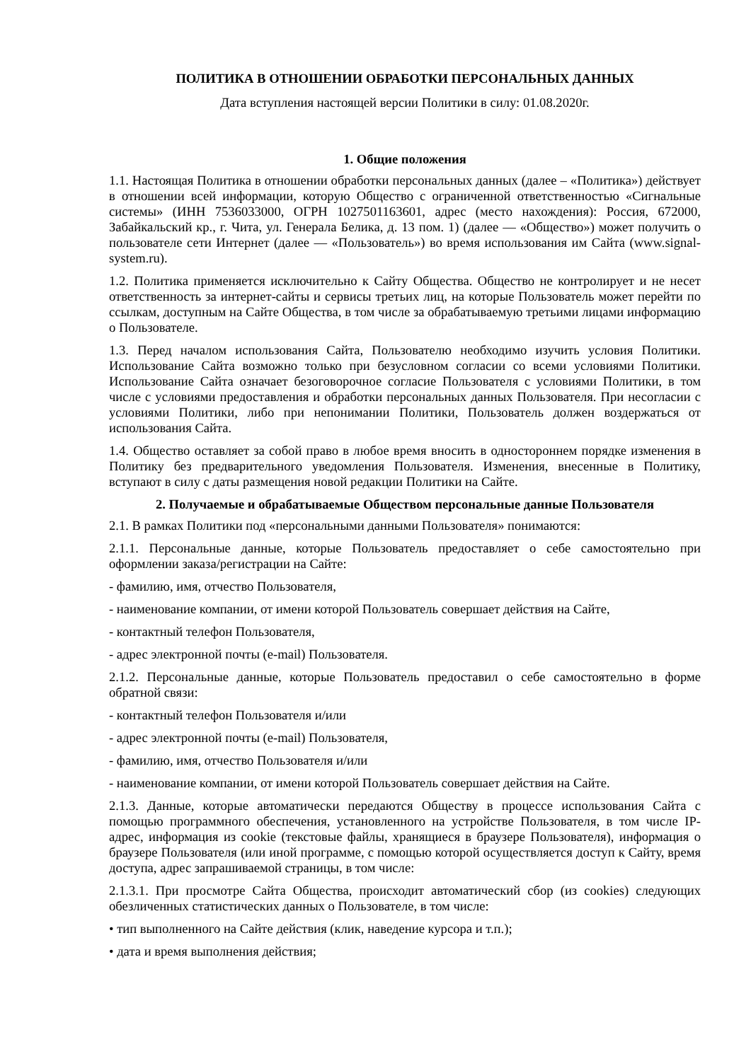ПОЛИТИКА В ОТНОШЕНИИ ОБРАБОТКИ ПЕРСОНАЛЬНЫХ ДАННЫХ
Дата вступления настоящей версии Политики в силу: 01.08.2020г.
1. Общие положения
1.1. Настоящая Политика в отношении обработки персональных данных (далее – «Политика») действует в отношении всей информации, которую Общество с ограниченной ответственностью «Сигнальные системы» (ИНН 7536033000, ОГРН 1027501163601, адрес (место нахождения): Россия, 672000, Забайкальский кр., г. Чита, ул. Генерала Белика, д. 13 пом. 1) (далее — «Общество») может получить о пользователе сети Интернет (далее — «Пользователь») во время использования им Сайта (www.signal-system.ru).
1.2. Политика применяется исключительно к Сайту Общества. Общество не контролирует и не несет ответственность за интернет-сайты и сервисы третьих лиц, на которые Пользователь может перейти по ссылкам, доступным на Сайте Общества, в том числе за обрабатываемую третьими лицами информацию о Пользователе.
1.3. Перед началом использования Сайта, Пользователю необходимо изучить условия Политики. Использование Сайта возможно только при безусловном согласии со всеми условиями Политики. Использование Сайта означает безоговорочное согласие Пользователя с условиями Политики, в том числе с условиями предоставления и обработки персональных данных Пользователя. При несогласии с условиями Политики, либо при непонимании Политики, Пользователь должен воздержаться от использования Сайта.
1.4. Общество оставляет за собой право в любое время вносить в одностороннем порядке изменения в Политику без предварительного уведомления Пользователя. Изменения, внесенные в Политику, вступают в силу с даты размещения новой редакции Политики на Сайте.
2. Получаемые и обрабатываемые Обществом персональные данные Пользователя
2.1. В рамках Политики под «персональными данными Пользователя» понимаются:
2.1.1. Персональные данные, которые Пользователь предоставляет о себе самостоятельно при оформлении заказа/регистрации на Сайте:
- фамилию, имя, отчество Пользователя,
- наименование компании, от имени которой Пользователь совершает действия на Сайте,
- контактный телефон Пользователя,
- адрес электронной почты (e-mail) Пользователя.
2.1.2. Персональные данные, которые Пользователь предоставил о себе самостоятельно в форме обратной связи:
- контактный телефон Пользователя и/или
- адрес электронной почты (e-mail) Пользователя,
- фамилию, имя, отчество Пользователя и/или
- наименование компании, от имени которой Пользователь совершает действия на Сайте.
2.1.3. Данные, которые автоматически передаются Обществу в процессе использования Сайта с помощью программного обеспечения, установленного на устройстве Пользователя, в том числе IP-адрес, информация из cookie (текстовые файлы, хранящиеся в браузере Пользователя), информация о браузере Пользователя (или иной программе, с помощью которой осуществляется доступ к Сайту, время доступа, адрес запрашиваемой страницы, в том числе:
2.1.3.1. При просмотре Сайта Общества, происходит автоматический сбор (из cookies) следующих обезличенных статистических данных о Пользователе, в том числе:
• тип выполненного на Сайте действия (клик, наведение курсора и т.п.);
• дата и время выполнения действия;